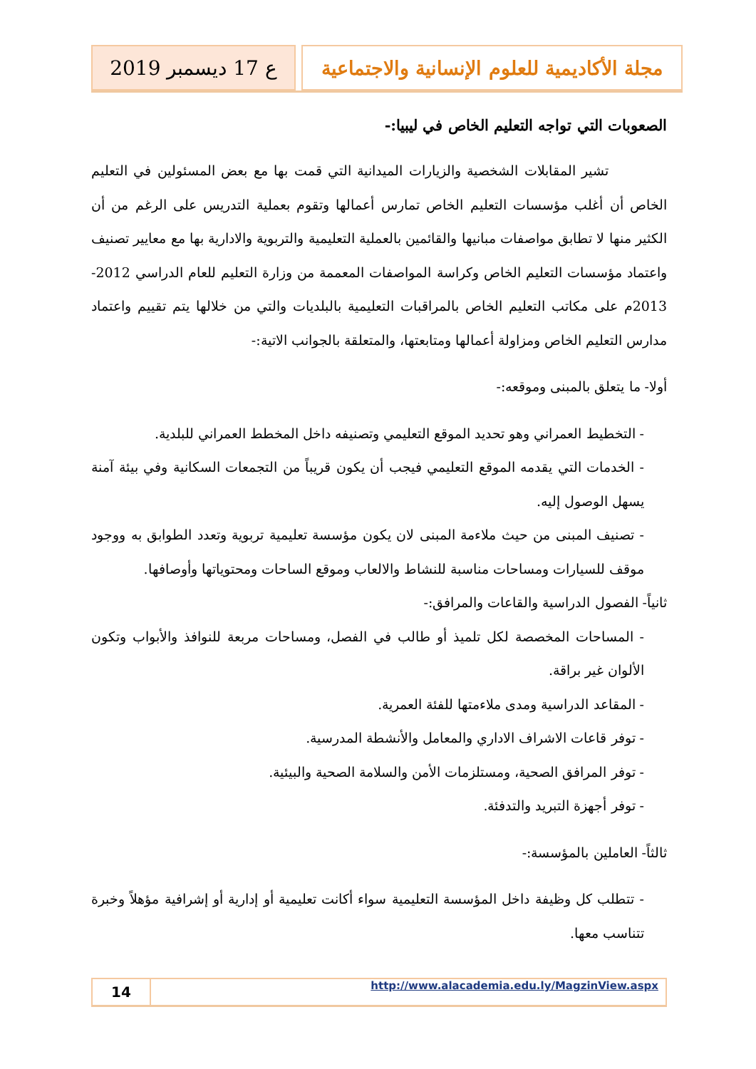مجلة الأكاديمية للعلوم الإنسانية والاجتماعية
ع 17 ديسمبر 2019
الصعوبات التي تواجه التعليم الخاص في ليبيا:-
تشير المقابلات الشخصية والزيارات الميدانية التي قمت بها مع بعض المسئولين في التعليم الخاص أن أغلب مؤسسات التعليم الخاص تمارس أعمالها وتقوم بعملية التدريس على الرغم من أن الكثير منها لا تطابق مواصفات مبانيها والقائمين بالعملية التعليمية والتربوية والادارية بها مع معايير تصنيف واعتماد مؤسسات التعليم الخاص وكراسة المواصفات المعممة من وزارة التعليم للعام الدراسي 2012- 2013م على مكاتب التعليم الخاص بالمراقبات التعليمية بالبلديات والتي من خلالها يتم تقييم واعتماد مدارس التعليم الخاص ومزاولة أعمالها ومتابعتها، والمتعلقة بالجوانب الاتية:-
أولا- ما يتعلق بالمبنى وموقعه:-
- التخطيط العمراني وهو تحديد الموقع التعليمي وتصنيفه داخل المخطط العمراني للبلدية.
- الخدمات التي يقدمه الموقع التعليمي فيجب أن يكون قريباً من التجمعات السكانية وفي بيئة آمنة يسهل الوصول إليه.
- تصنيف المبنى من حيث ملاءمة المبنى لان يكون مؤسسة تعليمية تربوية وتعدد الطوابق به ووجود موقف للسيارات ومساحات مناسبة للنشاط والالعاب وموقع الساحات ومحتوياتها وأوصافها.
ثانياً- الفصول الدراسية والقاعات والمرافق:-
- المساحات المخصصة لكل تلميذ أو طالب في الفصل، ومساحات مربعة للنوافذ والأبواب وتكون الألوان غير براقة.
- المقاعد الدراسية ومدى ملاءمتها للفئة العمرية.
- توفر قاعات الاشراف الاداري والمعامل والأنشطة المدرسية.
- توفر المرافق الصحية، ومستلزمات الأمن والسلامة الصحية والبيئية.
- توفر أجهزة التبريد والتدفئة.
ثالثاً- العاملين بالمؤسسة:-
- تتطلب كل وظيفة داخل المؤسسة التعليمية سواء أكانت تعليمية أو إدارية أو إشرافية مؤهلاً وخبرة تتناسب معها.
14
http://www.alacademia.edu.ly/MagzinView.aspx